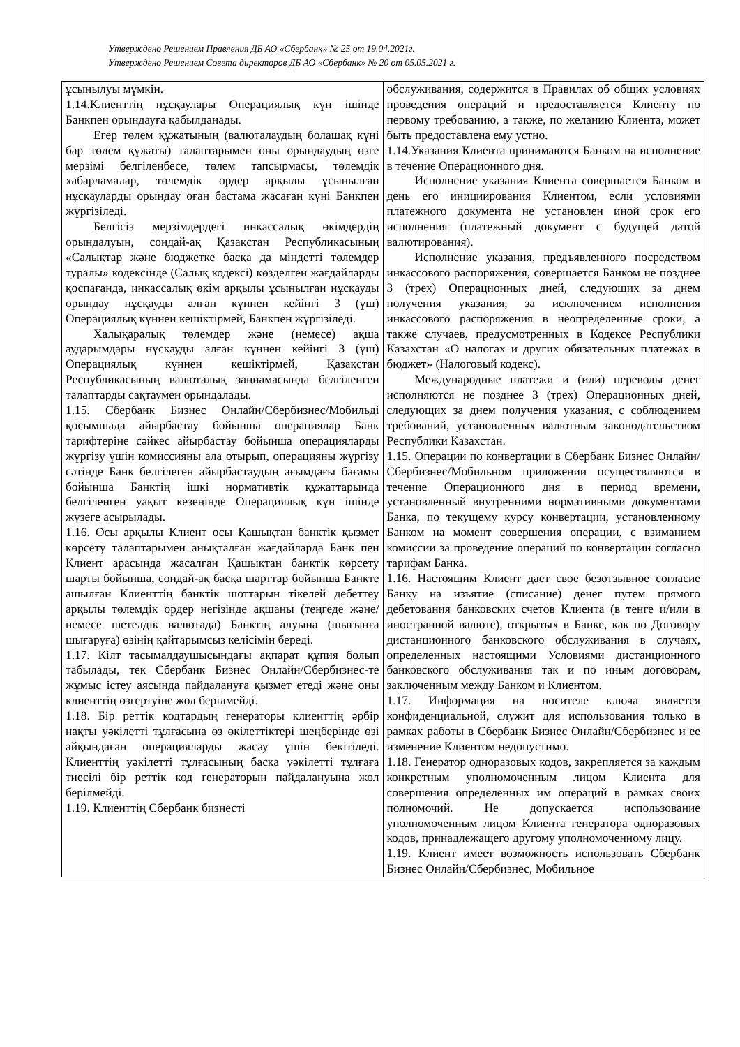Утверждено Решением Правления ДБ АО «Сбербанк» № 25 от 19.04.2021г.
Утверждено Решением Совета директоров ДБ АО «Сбербанк» № 20 от 05.05.2021 г.
| ұсынылуы мүмкін. 1.14.Клиенттің нұсқаулары Операциялық күн ішінде Банкпен орындауға қабылданады. Егер төлем құжатының (валюталаудың болашақ күні бар төлем құжаты) талаптарымен оны орындаудың өзге мерзімі белгіленбесе, төлем тапсырмасы, төлемдік хабарламалар, төлемдік ордер арқылы ұсынылған нұсқауларды орындау оған бастама жасаған күні Банкпен жүргізіледі. Белгісіз мерзімдердегі инкассалық өкімдердің орындалуын, сондай-ақ Қазақстан Республикасының «Салықтар және бюджетке басқа да міндетті төлемдер туралы» кодексінде (Салық кодексі) көзделген жағдайларды қоспағанда, инкассалық өкім арқылы ұсынылған нұсқауды орындау нұсқауды алған күннен кейінгі 3 (үш) Операциялық күннен кешіктірмей, Банкпен жүргізіледі. Халықаралық төлемдер және (немесе) ақша аударымдары нұсқауды алған күннен кейінгі 3 (үш) Операциялық күннен кешіктірмей, Қазақстан Республикасының валюталық заңнамасында белгіленген талаптарды сақтаумен орындалады. 1.15. Сбербанк Бизнес Онлайн/Сбербизнес/Мобильді қосымшада айырбастау бойынша операциялар Банк тарифтеріне сәйкес айырбастау бойынша операцияларды жүргізу үшін комиссияны ала отырып, операцияны жүргізу сәтінде Банк белгілеген айырбастаудың ағымдағы бағамы бойынша Банктің ішкі нормативтік құжаттарында белгіленген уақыт кезеңінде Операциялық күн ішінде жүзеге асырылады. 1.16. Осы арқылы Клиент осы Қашықтан банктік қызмет көрсету талаптарымен анықталған жағдайларда Банк пен Клиент арасында жасалған Қашықтан банктік көрсету шарты бойынша, сондай-ақ басқа шарттар бойынша Банкте ашылған Клиенттің банктік шоттарын тікелей дебеттеу арқылы төлемдік ордер негізінде ақшаны (теңгеде және/немесе шетелдік валютада) Банктің алуына (шығынға шығаруға) өзінің қайтарымсыз келісімін береді. 1.17. Кілт тасымалдаушысындағы ақпарат құпия болып табылады, тек Сбербанк Бизнес Онлайн/Сбербизнес-те жұмыс істеу аясында пайдалануға қызмет етеді және оны клиенттің өзгертуіне жол берілмейді. 1.18. Бір реттік кодтардың генераторы клиенттің әрбір нақты уәкілетті тұлғасына өз өкілеттіктері шеңберінде өзі айқындаған операцияларды жасау үшін бекітіледі. Клиенттің уәкілетті тұлғасының басқа уәкілетті тұлғаға тиесілі бір реттік код генераторын пайдалануына жол берілмейді. 1.19. Клиенттің Сбербанк бизнесті | обслуживания, содержится в Правилах об общих условиях проведения операций и предоставляется Клиенту по первому требованию, а также, по желанию Клиента, может быть предоставлена ему устно. 1.14.Указания Клиента принимаются Банком на исполнение в течение Операционного дня. Исполнение указания Клиента совершается Банком в день его инициирования Клиентом, если условиями платежного документа не установлен иной срок его исполнения (платежный документ с будущей датой валютирования). Исполнение указания, предъявленного посредством инкассового распоряжения, совершается Банком не позднее 3 (трех) Операционных дней, следующих за днем получения указания, за исключением исполнения инкассового распоряжения в неопределенные сроки, а также случаев, предусмотренных в Кодексе Республики Казахстан «О налогах и других обязательных платежах в бюджет» (Налоговый кодекс). Международные платежи и (или) переводы денег исполняются не позднее 3 (трех) Операционных дней, следующих за днем получения указания, с соблюдением требований, установленных валютным законодательством Республики Казахстан. 1.15. Операции по конвертации в Сбербанк Бизнес Онлайн/Сбербизнес/Мобильном приложении осуществляются в течение Операционного дня в период времени, установленный внутренними нормативными документами Банка, по текущему курсу конвертации, установленному Банком на момент совершения операции, с взиманием комиссии за проведение операций по конвертации согласно тарифам Банка. 1.16. Настоящим Клиент дает свое безотзывное согласие Банку на изъятие (списание) денег путем прямого дебетования банковских счетов Клиента (в тенге и/или в иностранной валюте), открытых в Банке, как по Договору дистанционного банковского обслуживания в случаях, определенных настоящими Условиями дистанционного банковского обслуживания так и по иным договорам, заключенным между Банком и Клиентом. 1.17. Информация на носителе ключа является конфиденциальной, служит для использования только в рамках работы в Сбербанк Бизнес Онлайн/Сбербизнес и ее изменение Клиентом недопустимо. 1.18. Генератор одноразовых кодов, закрепляется за каждым конкретным уполномоченным лицом Клиента для совершения определенных им операций в рамках своих полномочий. Не допускается использование уполномоченным лицом Клиента генератора одноразовых кодов, принадлежащего другому уполномоченному лицу. 1.19. Клиент имеет возможность использовать Сбербанк Бизнес Онлайн/Сбербизнес, Мобильное |